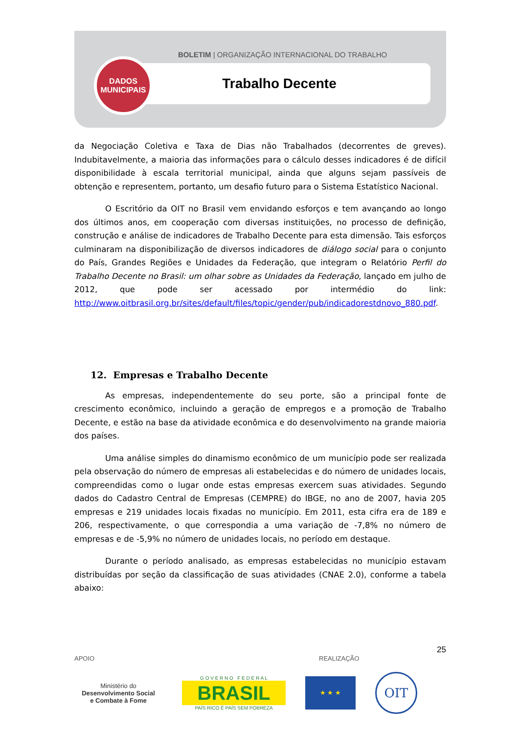BOLETIM | ORGANIZAÇÃO INTERNACIONAL DO TRABALHO
Trabalho Decente
DADOS
MUNICIPAIS
da Negociação Coletiva e Taxa de Dias não Trabalhados (decorrentes de greves). Indubitavelmente, a maioria das informações para o cálculo desses indicadores é de difícil disponibilidade à escala territorial municipal, ainda que alguns sejam passíveis de obtenção e representem, portanto, um desafio futuro para o Sistema Estatístico Nacional.
O Escritório da OIT no Brasil vem envidando esforços e tem avançando ao longo dos últimos anos, em cooperação com diversas instituições, no processo de definição, construção e análise de indicadores de Trabalho Decente para esta dimensão. Tais esforços culminaram na disponibilização de diversos indicadores de diálogo social para o conjunto do País, Grandes Regiões e Unidades da Federação, que integram o Relatório Perfil do Trabalho Decente no Brasil: um olhar sobre as Unidades da Federação, lançado em julho de 2012, que pode ser acessado por intermédio do link: http://www.oitbrasil.org.br/sites/default/files/topic/gender/pub/indicadorestdnovo_880.pdf.
12. Empresas e Trabalho Decente
As empresas, independentemente do seu porte, são a principal fonte de crescimento econômico, incluindo a geração de empregos e a promoção de Trabalho Decente, e estão na base da atividade econômica e do desenvolvimento na grande maioria dos países.
Uma análise simples do dinamismo econômico de um município pode ser realizada pela observação do número de empresas ali estabelecidas e do número de unidades locais, compreendidas como o lugar onde estas empresas exercem suas atividades. Segundo dados do Cadastro Central de Empresas (CEMPRE) do IBGE, no ano de 2007, havia 205 empresas e 219 unidades locais fixadas no município. Em 2011, esta cifra era de 189 e 206, respectivamente, o que correspondia a uma variação de -7,8% no número de empresas e de -5,9% no número de unidades locais, no período em destaque.
Durante o período analisado, as empresas estabelecidas no município estavam distribuídas por seção da classificação de suas atividades (CNAE 2.0), conforme a tabela abaixo:
25
APOIO REALIZAÇÃO
Ministério do
Desenvolvimento Social
e Combate à Fome
G O V E R N O F E D E R A L
BRASIL
PAÍS RICO É PAÍS SEM POBREZA
★ ★ ★
OIT